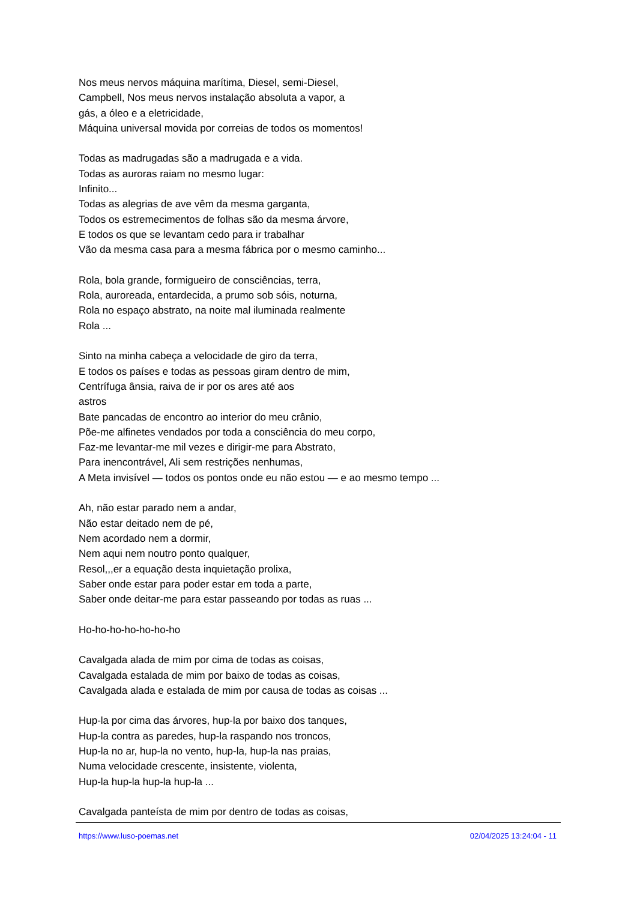Nos meus nervos máquina marítima, Diesel, semi-Diesel,
Campbell, Nos meus nervos instalação absoluta a vapor, a
gás, a óleo e a eletricidade,
Máquina universal movida por correias de todos os momentos!
Todas as madrugadas são a madrugada e a vida.
Todas as auroras raiam no mesmo lugar:
Infinito...
Todas as alegrias de ave vêm da mesma garganta,
Todos os estremecimentos de folhas são da mesma árvore,
E todos os que se levantam cedo para ir trabalhar
Vão da mesma casa para a mesma fábrica por o mesmo caminho...
Rola, bola grande, formigueiro de consciências, terra,
Rola, auroreada, entardecida, a prumo sob sóis, noturna,
Rola no espaço abstrato, na noite mal iluminada realmente
Rola ...
Sinto na minha cabeça a velocidade de giro da terra,
E todos os países e todas as pessoas giram dentro de mim,
Centrífuga ânsia, raiva de ir por os ares até aos
astros
Bate pancadas de encontro ao interior do meu crânio,
Põe-me alfinetes vendados por toda a consciência do meu corpo,
Faz-me levantar-me mil vezes e dirigir-me para Abstrato,
Para inencontrável, Ali sem restrições nenhumas,
A Meta invisível — todos os pontos onde eu não estou — e ao mesmo tempo ...
Ah, não estar parado nem a andar,
Não estar deitado nem de pé,
Nem acordado nem a dormir,
Nem aqui nem noutro ponto qualquer,
Resol,,,er a equação desta inquietação prolixa,
Saber onde estar para poder estar em toda a parte,
Saber onde deitar-me para estar passeando por todas as ruas ...
Ho-ho-ho-ho-ho-ho-ho
Cavalgada alada de mim por cima de todas as coisas,
Cavalgada estalada de mim por baixo de todas as coisas,
Cavalgada alada e estalada de mim por causa de todas as coisas ...
Hup-la por cima das árvores, hup-la por baixo dos tanques,
Hup-la contra as paredes, hup-la raspando nos troncos,
Hup-la no ar, hup-la no vento, hup-la, hup-la nas praias,
Numa velocidade crescente, insistente, violenta,
Hup-la hup-la hup-la hup-la ...
Cavalgada panteísta de mim por dentro de todas as coisas,
https://www.luso-poemas.net 02/04/2025 13:24:04 - 11